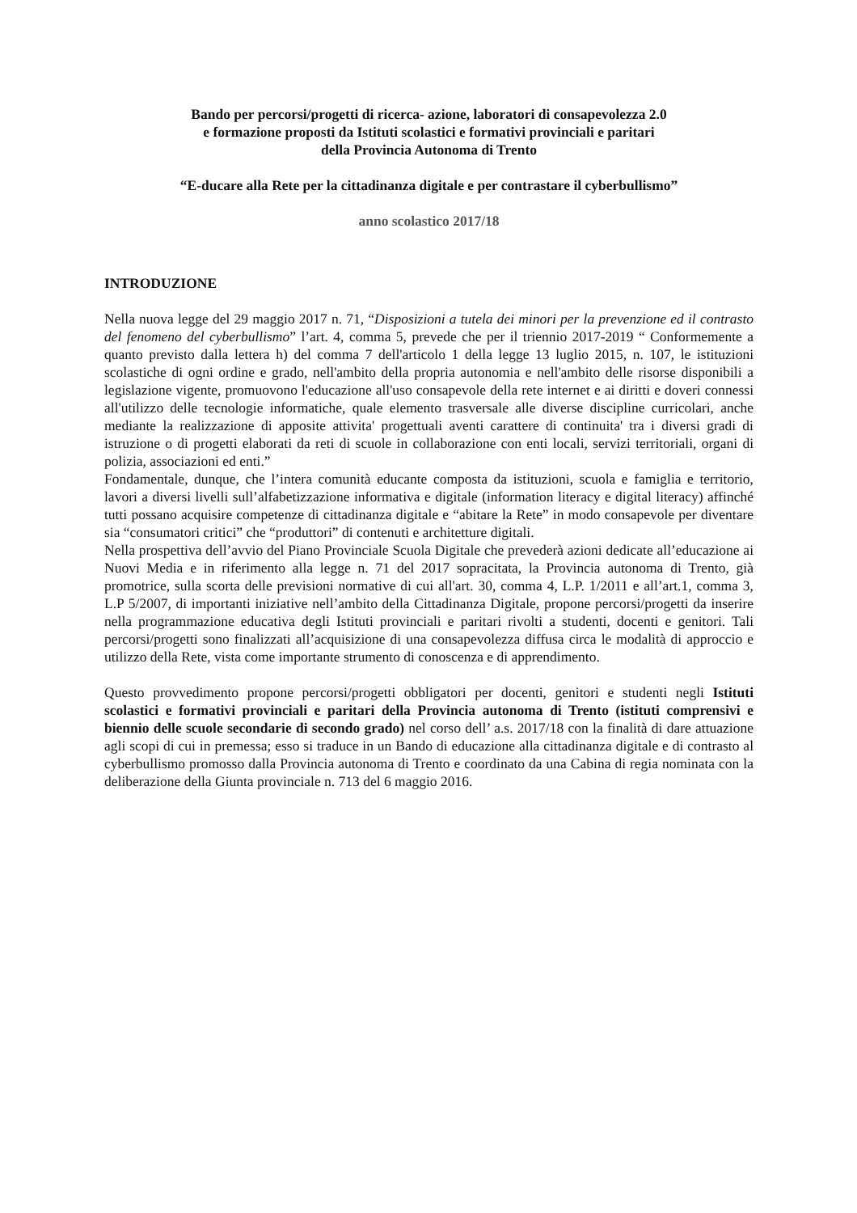Bando per percorsi/progetti di ricerca- azione, laboratori di consapevolezza 2.0
e formazione proposti da Istituti scolastici e formativi provinciali e paritari
della Provincia Autonoma di Trento
“E-ducare alla Rete per la cittadinanza digitale e per contrastare il cyberbullismo”
anno scolastico 2017/18
INTRODUZIONE
Nella nuova legge del 29 maggio 2017 n. 71, “Disposizioni a tutela dei minori per la prevenzione ed il contrasto del fenomeno del cyberbullismo” l’art. 4, comma 5, prevede che per il triennio 2017-2019 “ Conformemente a quanto previsto dalla lettera h) del comma 7 dell'articolo 1 della legge 13 luglio 2015, n. 107, le istituzioni scolastiche di ogni ordine e grado, nell'ambito della propria autonomia e nell'ambito delle risorse disponibili a legislazione vigente, promuovono l'educazione all'uso consapevole della rete internet e ai diritti e doveri connessi all'utilizzo delle tecnologie informatiche, quale elemento trasversale alle diverse discipline curricolari, anche mediante la realizzazione di apposite attivita' progettuali aventi carattere di continuita' tra i diversi gradi di istruzione o di progetti elaborati da reti di scuole in collaborazione con enti locali, servizi territoriali, organi di polizia, associazioni ed enti.”
Fondamentale, dunque, che l’intera comunità educante composta da istituzioni, scuola e famiglia e territorio, lavori a diversi livelli sull’alfabetizzazione informativa e digitale (information literacy e digital literacy) affinché tutti possano acquisire competenze di cittadinanza digitale e “abitare la Rete” in modo consapevole per diventare sia “consumatori critici” che “produttori” di contenuti e architetture digitali.
Nella prospettiva dell’avvio del Piano Provinciale Scuola Digitale che prevederà azioni dedicate all’educazione ai Nuovi Media e in riferimento alla legge n. 71 del 2017 sopracitata, la Provincia autonoma di Trento, già promotrice, sulla scorta delle previsioni normative di cui all'art. 30, comma 4, L.P. 1/2011 e all’art.1, comma 3, L.P 5/2007, di importanti iniziative nell’ambito della Cittadinanza Digitale, propone percorsi/progetti da inserire nella programmazione educativa degli Istituti provinciali e paritari rivolti a studenti, docenti e genitori. Tali percorsi/progetti sono finalizzati all’acquisizione di una consapevolezza diffusa circa le modalità di approccio e utilizzo della Rete, vista come importante strumento di conoscenza e di apprendimento.
Questo provvedimento propone percorsi/progetti obbligatori per docenti, genitori e studenti negli Istituti scolastici e formativi provinciali e paritari della Provincia autonoma di Trento (istituti comprensivi e biennio delle scuole secondarie di secondo grado) nel corso dell’ a.s. 2017/18 con la finalità di dare attuazione agli scopi di cui in premessa; esso si traduce in un Bando di educazione alla cittadinanza digitale e di contrasto al cyberbullismo promosso dalla Provincia autonoma di Trento e coordinato da una Cabina di regia nominata con la deliberazione della Giunta provinciale n. 713 del 6 maggio 2016.